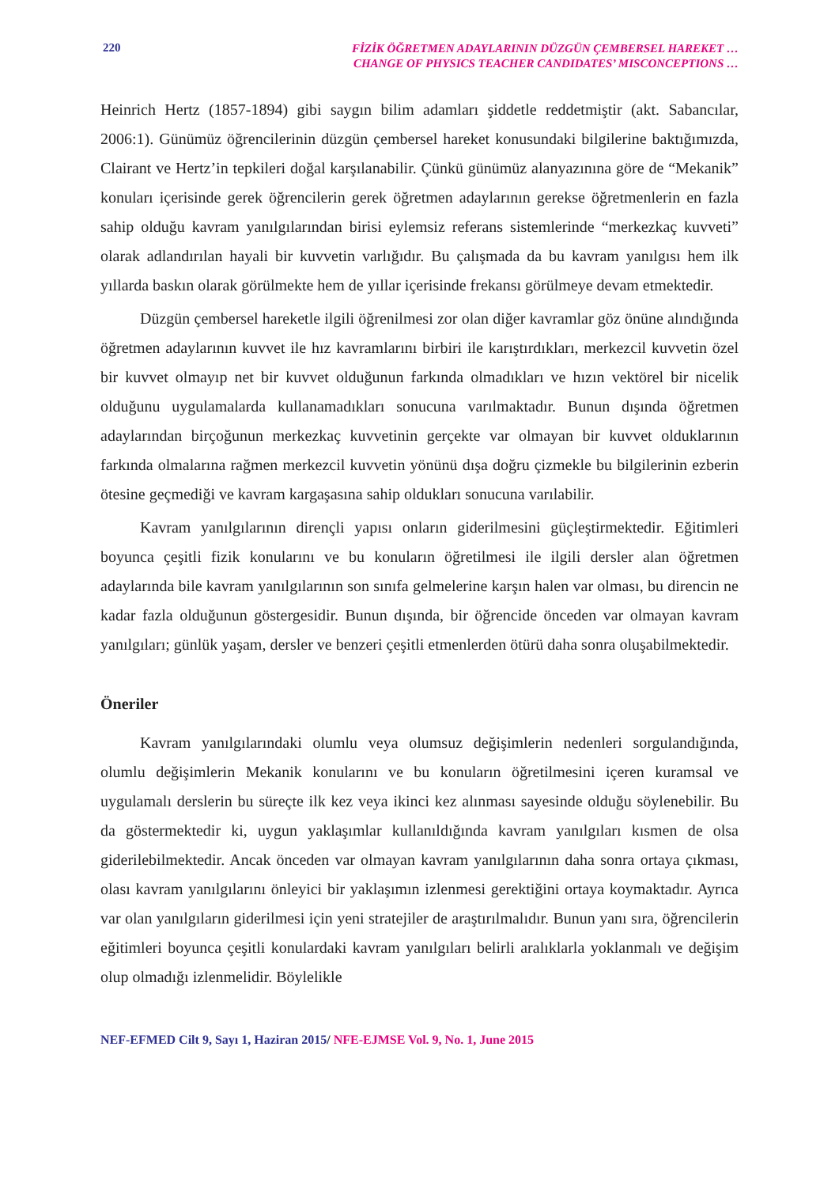220
FİZİK ÖĞRETMEN ADAYLARININ DÜZGÜN ÇEMBERSEL HAREKET …
CHANGE OF PHYSICS TEACHER CANDIDATES’ MISCONCEPTIONS …
Heinrich Hertz (1857-1894) gibi saygın bilim adamları şiddetle reddetmiştir (akt. Sabancılar, 2006:1). Günümüz öğrencilerinin düzgün çembersel hareket konusundaki bilgilerine baktığımızda, Clairant ve Hertz’in tepkileri doğal karşılanabilir. Çünkü günümüz alanyazınına göre de “Mekanik” konuları içerisinde gerek öğrencilerin gerek öğretmen adaylarının gerekse öğretmenlerin en fazla sahip olduğu kavram yanılgılarından birisi eylemsiz referans sistemlerinde “merkezkaç kuvveti” olarak adlandırılan hayali bir kuvvetin varlığıdır. Bu çalışmada da bu kavram yanılgısı hem ilk yıllarda baskın olarak görülmekte hem de yıllar içerisinde frekansı görülmeye devam etmektedir.
Düzgün çembersel hareketle ilgili öğrenilmesi zor olan diğer kavramlar göz önüne alındığında öğretmen adaylarının kuvvet ile hız kavramlarını birbiri ile karıştırdıkları, merkezcil kuvvetin özel bir kuvvet olmayıp net bir kuvvet olduğunun farkında olmadıkları ve hızın vektörel bir nicelik olduğunu uygulamalarda kullanamadıkları sonucuna varılmaktadır. Bunun dışında öğretmen adaylarından birçoğunun merkezkaç kuvvetinin gerçekte var olmayan bir kuvvet olduklarının farkında olmalarına rağmen merkezcil kuvvetin yönünü dışa doğru çizmekle bu bilgilerinin ezberin ötesine geçmediği ve kavram kargaşasına sahip oldukları sonucuna varılabilir.
Kavram yanılgılarının dirençli yapısı onların giderilmesini güçleştirmektedir. Eğitimleri boyunca çeşitli fizik konularını ve bu konuların öğretilmesi ile ilgili dersler alan öğretmen adaylarında bile kavram yanılgılarının son sınıfa gelmelerine karşın halen var olması, bu direncin ne kadar fazla olduğunun göstergesidir. Bunun dışında, bir öğrencide önceden var olmayan kavram yanılgıları; günlük yaşam, dersler ve benzeri çeşitli etmenlerden ötürü daha sonra oluşabilmektedir.
Öneriler
Kavram yanılgılarındaki olumlu veya olumsuz değişimlerin nedenleri sorgulandığında, olumlu değişimlerin Mekanik konularını ve bu konuların öğretilmesini içeren kuramsal ve uygulamalı derslerin bu süreçte ilk kez veya ikinci kez alınması sayesinde olduğu söylenebilir. Bu da göstermektedir ki, uygun yaklaşımlar kullanıldığında kavram yanılgıları kısmen de olsa giderilebilmektedir. Ancak önceden var olmayan kavram yanılgılarının daha sonra ortaya çıkması, olası kavram yanılgılarını önleyici bir yaklaşımın izlenmesi gerektiğini ortaya koymaktadır. Ayrıca var olan yanılgıların giderilmesi için yeni stratejiler de araştırılmalıdır. Bunun yanı sıra, öğrencilerin eğitimleri boyunca çeşitli konulardaki kavram yanılgıları belirli aralıklarla yoklanmalı ve değişim olup olmadığı izlenmelidir. Böylelikle
NEF-EFMED Cilt 9, Sayı 1, Haziran 2015/ NFE-EJMSE Vol. 9, No. 1, June 2015